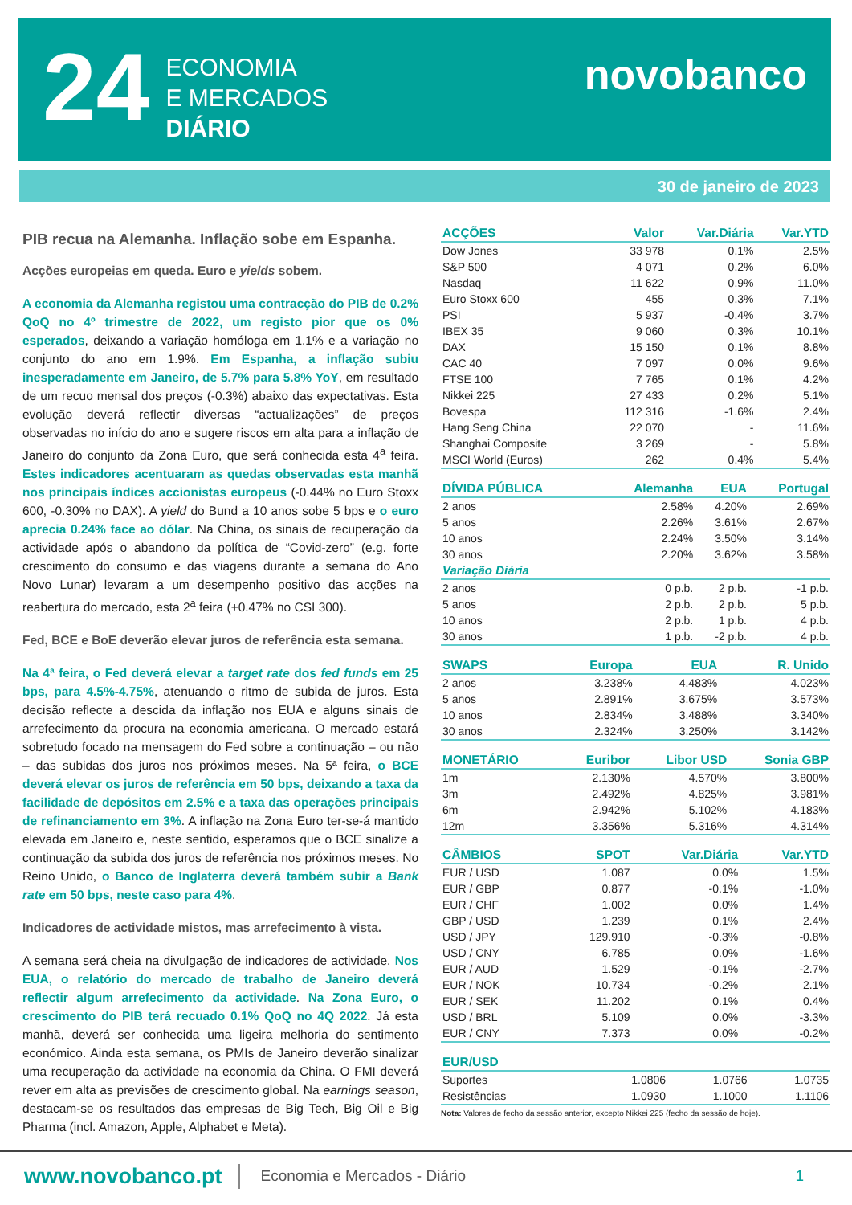24
ECONOMIA
E MERCADOS
DIÁRIO
novobanco
30 de janeiro de 2023
PIB recua na Alemanha. Inflação sobe em Espanha.
Acções europeias em queda. Euro e yields sobem.
A economia da Alemanha registou uma contracção do PIB de 0.2% QoQ no 4º trimestre de 2022, um registo pior que os 0% esperados, deixando a variação homóloga em 1.1% e a variação no conjunto do ano em 1.9%. Em Espanha, a inflação subiu inesperadamente em Janeiro, de 5.7% para 5.8% YoY, em resultado de um recuo mensal dos preços (-0.3%) abaixo das expectativas. Esta evolução deverá reflectir diversas “actualizações” de preços observadas no início do ano e sugere riscos em alta para a inflação de Janeiro do conjunto da Zona Euro, que será conhecida esta 4<sup>a</sup> feira. Estes indicadores acentuaram as quedas observadas esta manhã nos principais índices accionistas europeus (-0.44% no Euro Stoxx 600, -0.30% no DAX). A yield do Bund a 10 anos sobe 5 bps e o euro aprecia 0.24% face ao dólar. Na China, os sinais de recuperação da actividade após o abandono da política de “Covid-zero” (e.g. forte crescimento do consumo e das viagens durante a semana do Ano Novo Lunar) levaram a um desempenho positivo das acções na reabertura do mercado, esta 2<sup>a</sup> feira (+0.47% no CSI 300).
Fed, BCE e BoE deverão elevar juros de referência esta semana.
Na 4ª feira, o Fed deverá elevar a target rate dos fed funds em 25 bps, para 4.5%-4.75%, atenuando o ritmo de subida de juros. Esta decisão reflecte a descida da inflação nos EUA e alguns sinais de arrefecimento da procura na economia americana. O mercado estará sobretudo focado na mensagem do Fed sobre a continuação – ou não – das subidas dos juros nos próximos meses. Na 5ª feira, o BCE deverá elevar os juros de referência em 50 bps, deixando a taxa da facilidade de depósitos em 2.5% e a taxa das operações principais de refinanciamento em 3%. A inflação na Zona Euro ter-se-á mantido elevada em Janeiro e, neste sentido, esperamos que o BCE sinalize a continuação da subida dos juros de referência nos próximos meses. No Reino Unido, o Banco de Inglaterra deverá também subir a Bank rate em 50 bps, neste caso para 4%.
Indicadores de actividade mistos, mas arrefecimento à vista.
A semana será cheia na divulgação de indicadores de actividade. Nos EUA, o relatório do mercado de trabalho de Janeiro deverá reflectir algum arrefecimento da actividade. Na Zona Euro, o crescimento do PIB terá recuado 0.1% QoQ no 4Q 2022. Já esta manhã, deverá ser conhecida uma ligeira melhoria do sentimento económico. Ainda esta semana, os PMIs de Janeiro deverão sinalizar uma recuperação da actividade na economia da China. O FMI deverá rever em alta as previsões de crescimento global. Na earnings season, destacam-se os resultados das empresas de Big Tech, Big Oil e Big Pharma (incl. Amazon, Apple, Alphabet e Meta).
| ACÇÕES | Valor | Var.Diária | Var.YTD |
| --- | --- | --- | --- |
| Dow Jones | 33 978 | 0.1% | 2.5% |
| S&P 500 | 4 071 | 0.2% | 6.0% |
| Nasdaq | 11 622 | 0.9% | 11.0% |
| Euro Stoxx 600 | 455 | 0.3% | 7.1% |
| PSI | 5 937 | -0.4% | 3.7% |
| IBEX 35 | 9 060 | 0.3% | 10.1% |
| DAX | 15 150 | 0.1% | 8.8% |
| CAC 40 | 7 097 | 0.0% | 9.6% |
| FTSE 100 | 7 765 | 0.1% | 4.2% |
| Nikkei 225 | 27 433 | 0.2% | 5.1% |
| Bovespa | 112 316 | -1.6% | 2.4% |
| Hang Seng China | 22 070 | - | 11.6% |
| Shanghai Composite | 3 269 | - | 5.8% |
| MSCI World (Euros) | 262 | 0.4% | 5.4% |
| DÍVIDA PÚBLICA | Alemanha | EUA | Portugal |
| --- | --- | --- | --- |
| 2 anos | 2.58% | 4.20% | 2.69% |
| 5 anos | 2.26% | 3.61% | 2.67% |
| 10 anos | 2.24% | 3.50% | 3.14% |
| 30 anos | 2.20% | 3.62% | 3.58% |
| Variação Diária | | | |
| 2 anos | 0 p.b. | 2 p.b. | -1 p.b. |
| 5 anos | 2 p.b. | 2 p.b. | 5 p.b. |
| 10 anos | 2 p.b. | 1 p.b. | 4 p.b. |
| 30 anos | 1 p.b. | -2 p.b. | 4 p.b. |
| SWAPS | Europa | EUA | R. Unido |
| --- | --- | --- | --- |
| 2 anos | 3.238% | 4.483% | 4.023% |
| 5 anos | 2.891% | 3.675% | 3.573% |
| 10 anos | 2.834% | 3.488% | 3.340% |
| 30 anos | 2.324% | 3.250% | 3.142% |
| MONETÁRIO | Euribor | Libor USD | Sonia GBP |
| --- | --- | --- | --- |
| 1m | 2.130% | 4.570% | 3.800% |
| 3m | 2.492% | 4.825% | 3.981% |
| 6m | 2.942% | 5.102% | 4.183% |
| 12m | 3.356% | 5.316% | 4.314% |
| CÂMBIOS | SPOT | Var.Diária | Var.YTD |
| --- | --- | --- | --- |
| EUR / USD | 1.087 | 0.0% | 1.5% |
| EUR / GBP | 0.877 | -0.1% | -1.0% |
| EUR / CHF | 1.002 | 0.0% | 1.4% |
| GBP / USD | 1.239 | 0.1% | 2.4% |
| USD / JPY | 129.910 | -0.3% | -0.8% |
| USD / CNY | 6.785 | 0.0% | -1.6% |
| EUR / AUD | 1.529 | -0.1% | -2.7% |
| EUR / NOK | 10.734 | -0.2% | 2.1% |
| EUR / SEK | 11.202 | 0.1% | 0.4% |
| USD / BRL | 5.109 | 0.0% | -3.3% |
| EUR / CNY | 7.373 | 0.0% | -0.2% |
| EUR/USD | | | |
| --- | --- | --- | --- |
| Suportes | 1.0806 | 1.0766 | 1.0735 |
| Resistências | 1.0930 | 1.1000 | 1.1106 |
Nota: Valores de fecho da sessão anterior, excepto Nikkei 225 (fecho da sessão de hoje).
www.novobanco.pt
Economia e Mercados - Diário 1